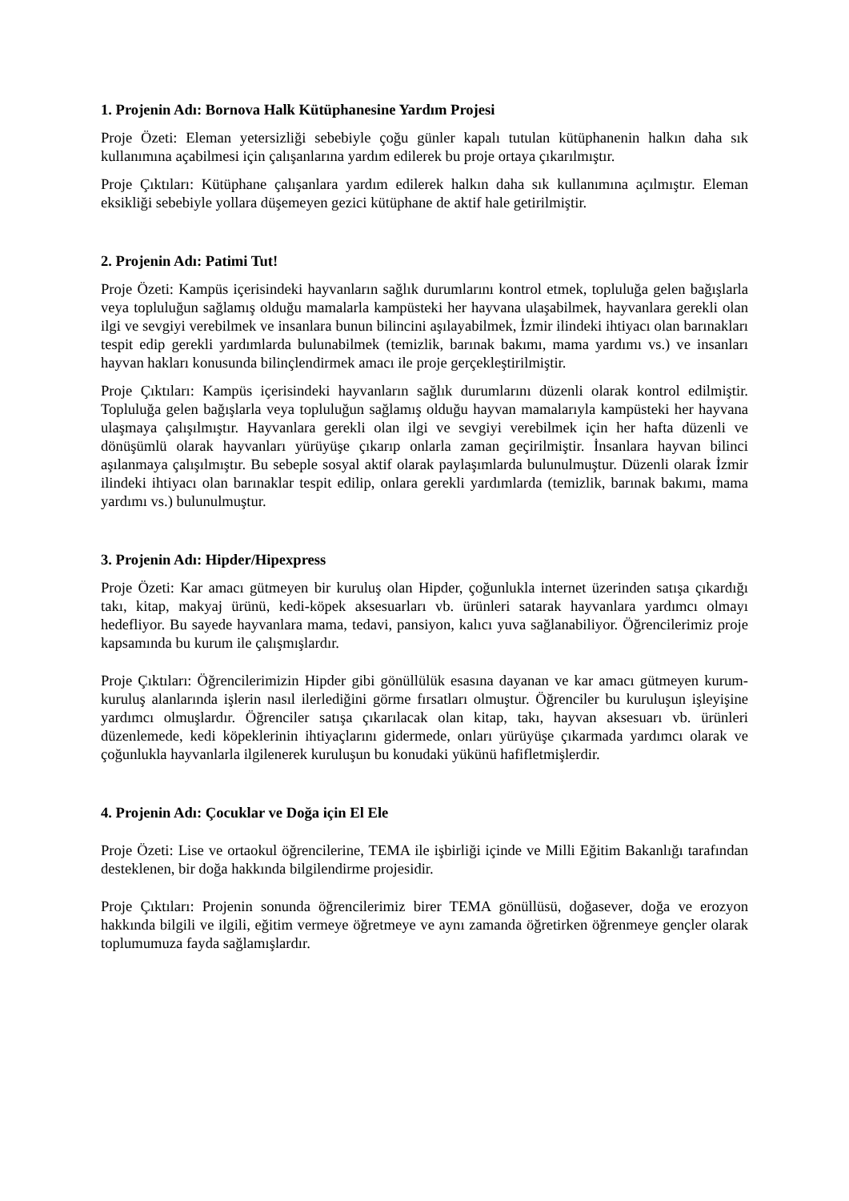1. Projenin Adı: Bornova Halk Kütüphanesine Yardım Projesi
Proje Özeti: Eleman yetersizliği sebebiyle çoğu günler kapalı tutulan kütüphanenin halkın daha sık kullanımına açabilmesi için çalışanlarına yardım edilerek bu proje ortaya çıkarılmıştır.
Proje Çıktıları: Kütüphane çalışanlara yardım edilerek halkın daha sık kullanımına açılmıştır. Eleman eksikliği sebebiyle yollara düşemeyen gezici kütüphane de aktif hale getirilmiştir.
2. Projenin Adı: Patimi Tut!
Proje Özeti: Kampüs içerisindeki hayvanların sağlık durumlarını kontrol etmek, topluluğa gelen bağışlarla veya topluluğun sağlamış olduğu mamalarla kampüsteki her hayvana ulaşabilmek, hayvanlara gerekli olan ilgi ve sevgiyi verebilmek ve insanlara bunun bilincini aşılayabilmek, İzmir ilindeki ihtiyacı olan barınakları tespit edip gerekli yardımlarda bulunabilmek (temizlik, barınak bakımı, mama yardımı vs.) ve insanları hayvan hakları konusunda bilinçlendirmek amacı ile proje gerçekleştirilmiştir.
Proje Çıktıları: Kampüs içerisindeki hayvanların sağlık durumlarını düzenli olarak kontrol edilmiştir. Topluluğa gelen bağışlarla veya topluluğun sağlamış olduğu hayvan mamalarıyla kampüsteki her hayvana ulaşmaya çalışılmıştır. Hayvanlara gerekli olan ilgi ve sevgiyi verebilmek için her hafta düzenli ve dönüşümlü olarak hayvanları yürüyüşe çıkarıp onlarla zaman geçirilmiştir. İnsanlara hayvan bilinci aşılanmaya çalışılmıştır. Bu sebeple sosyal aktif olarak paylaşımlarda bulunulmuştur. Düzenli olarak İzmir ilindeki ihtiyacı olan barınaklar tespit edilip, onlara gerekli yardımlarda (temizlik, barınak bakımı, mama yardımı vs.) bulunulmuştur.
3. Projenin Adı: Hipder/Hipexpress
Proje Özeti: Kar amacı gütmeyen bir kuruluş olan Hipder, çoğunlukla internet üzerinden satışa çıkardığı takı, kitap, makyaj ürünü, kedi-köpek aksesuarları vb. ürünleri satarak hayvanlara yardımcı olmayı hedefliyor. Bu sayede hayvanlara mama, tedavi, pansiyon, kalıcı yuva sağlanabiliyor. Öğrencilerimiz proje kapsamında bu kurum ile çalışmışlardır.
Proje Çıktıları: Öğrencilerimizin Hipder gibi gönüllülük esasına dayanan ve kar amacı gütmeyen kurum- kuruluş alanlarında işlerin nasıl ilerlediğini görme fırsatları olmuştur. Öğrenciler bu kuruluşun işleyişine yardımcı olmuşlardır. Öğrenciler satışa çıkarılacak olan kitap, takı, hayvan aksesuarı vb. ürünleri düzenlemede, kedi köpeklerinin ihtiyaçlarını gidermede, onları yürüyüşe çıkarmada yardımcı olarak ve çoğunlukla hayvanlarla ilgilenerek kuruluşun bu konudaki yükünü hafifletmişlerdir.
4. Projenin Adı: Çocuklar ve Doğa için El Ele
Proje Özeti: Lise ve ortaokul öğrencilerine, TEMA ile işbirliği içinde ve Milli Eğitim Bakanlığı tarafından desteklenen, bir doğa hakkında bilgilendirme projesidir.
Proje Çıktıları: Projenin sonunda öğrencilerimiz birer TEMA gönüllüsü, doğasever, doğa ve erozyon hakkında bilgili ve ilgili, eğitim vermeye öğretmeye ve aynı zamanda öğretirken öğrenmeye gençler olarak toplumumuza fayda sağlamışlardır.